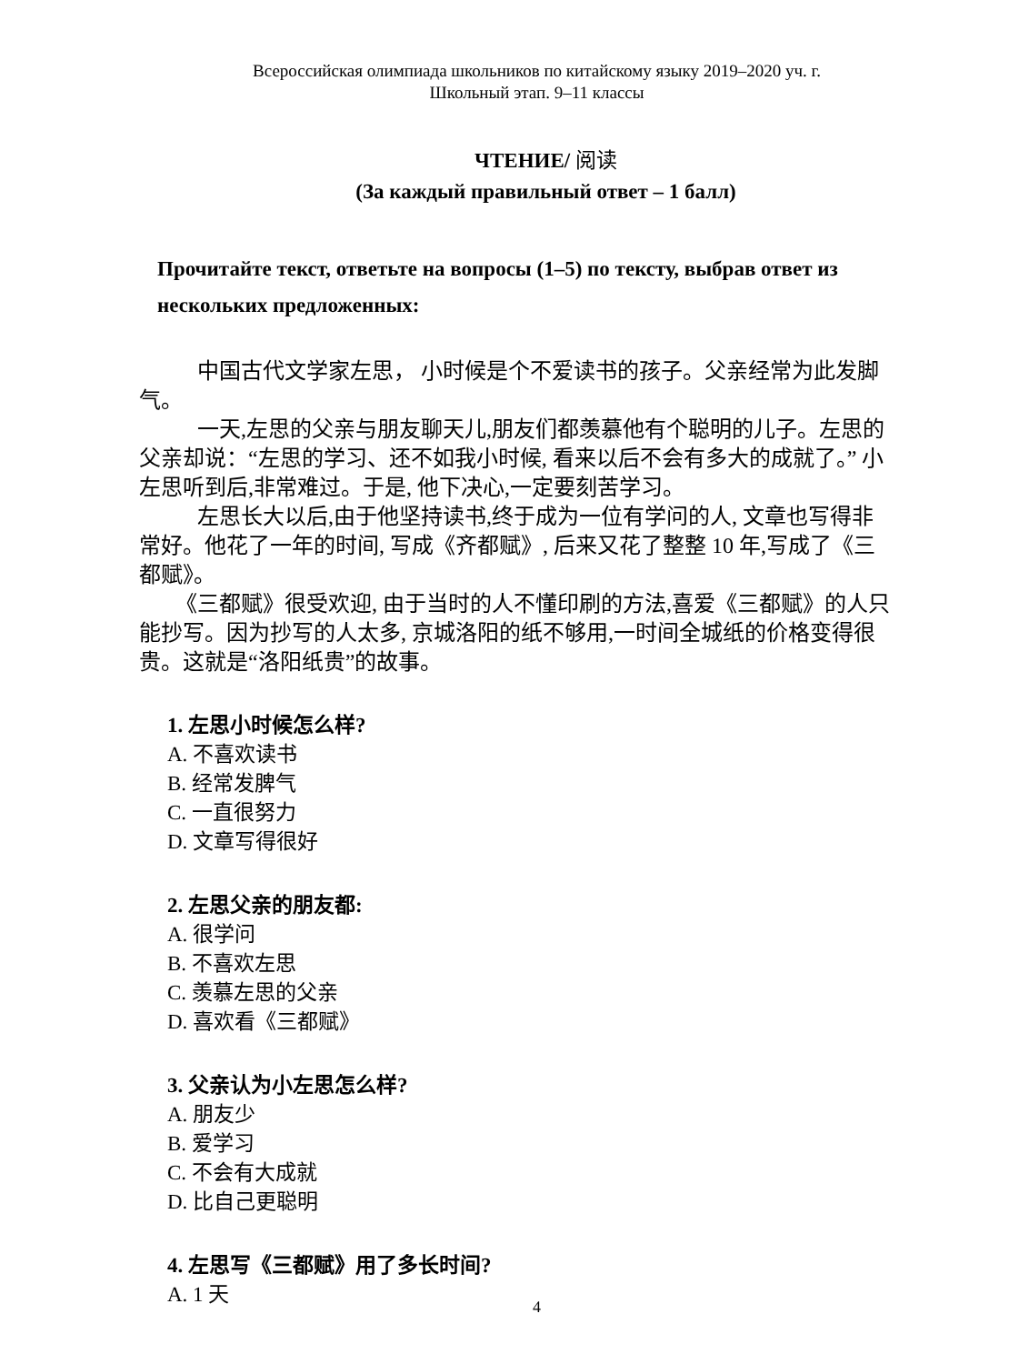Всероссийская олимпиада школьников по китайскому языку 2019–2020 уч. г.
Школьный этап. 9–11 классы
ЧТЕНИЕ/ 阅读
(За каждый правильный ответ – 1 балл)
Прочитайте текст, ответьте на вопросы (1–5) по тексту, выбрав ответ из нескольких предложенных:
中国古代文学家左思， 小时候是个不爱读书的孩子。父亲经常为此发脚气。
一天,左思的父亲与朋友聊天儿,朋友们都羡慕他有个聪明的儿子。左思的父亲却说：“左思的学习、还不如我小时候, 看来以后不会有多大的成就了。” 小左思听到后,非常难过。于是, 他下决心,一定要刻苦学习。
左思长大以后,由于他坚持读书,终于成为一位有学问的人, 文章也写得非常好。他花了一年的时间, 写成《齐都赋》, 后来又花了整整 10 年,写成了《三都赋》。
《三都赋》很受欢迎, 由于当时的人不懂印刷的方法,喜爱《三都赋》的人只能抄写。因为抄写的人太多, 京城洛阳的纸不够用,一时间全城纸的价格变得很贵。这就是“洛阳纸贵”的故事。
1. 左思小时候怎么样?
A. 不喜欢读书
B. 经常发脾气
C. 一直很努力
D. 文章写得很好
2. 左思父亲的朋友都:
A. 很学问
B. 不喜欢左思
C. 羡慕左思的父亲
D. 喜欢看《三都赋》
3. 父亲认为小左思怎么样?
A. 朋友少
B. 爱学习
C. 不会有大成就
D. 比自己更聪明
4. 左思写《三都赋》用了多长时间?
A. 1 天
4